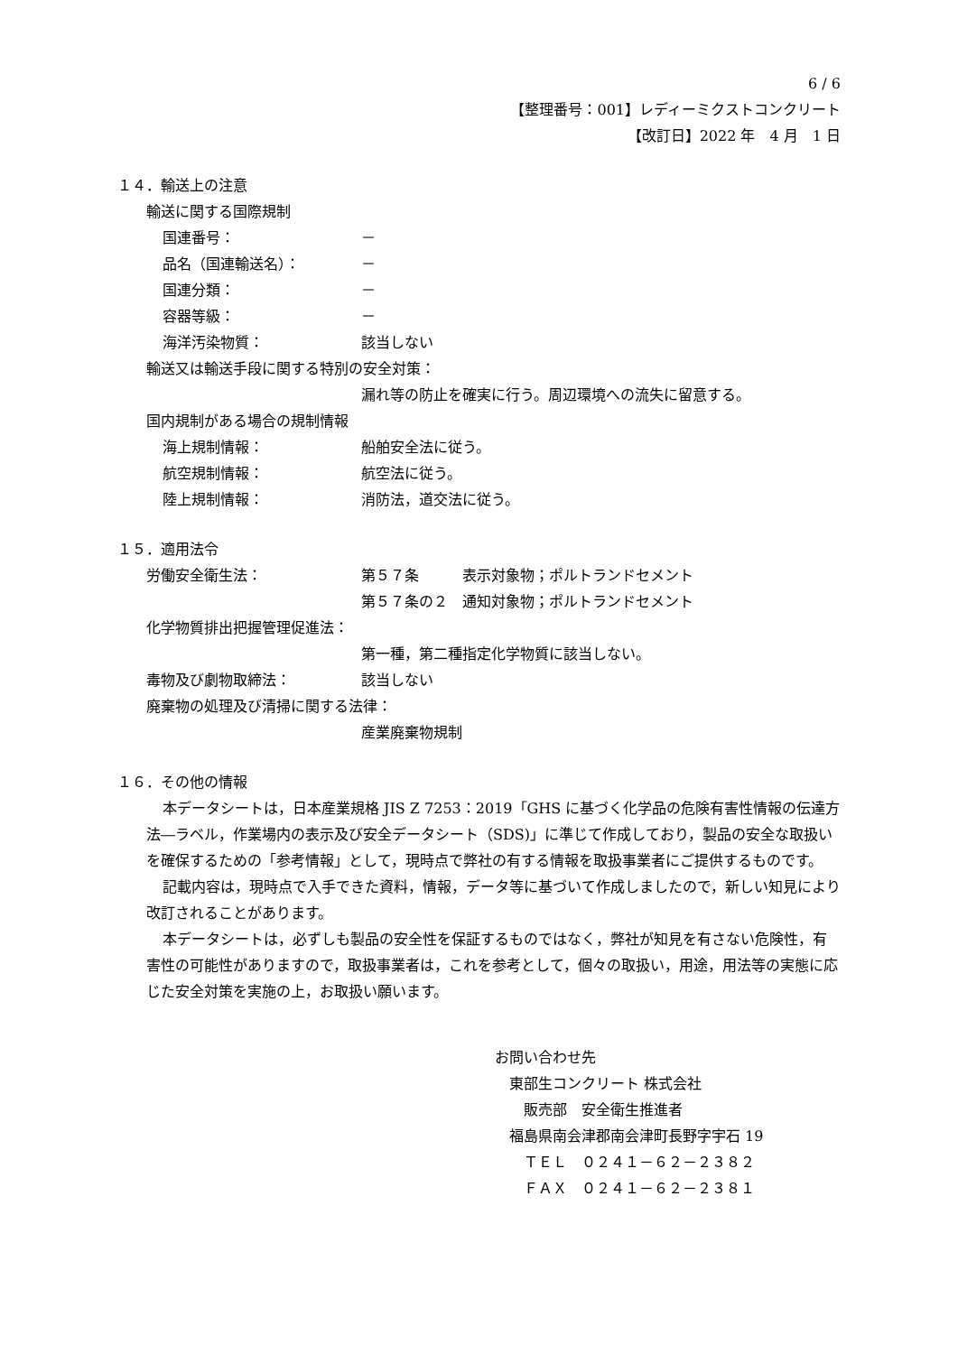6 / 6
【整理番号：001】レディーミクストコンクリート
【改訂日】2022 年　4 月　1 日
１４．輸送上の注意
輸送に関する国際規制
国連番号： －
品名（国連輸送名）： －
国連分類： －
容器等級： －
海洋汚染物質： 該当しない
輸送又は輸送手段に関する特別の安全対策：
漏れ等の防止を確実に行う。周辺環境への流失に留意する。
国内規制がある場合の規制情報
海上規制情報： 船舶安全法に従う。
航空規制情報： 航空法に従う。
陸上規制情報： 消防法，道交法に従う。
１５．適用法令
労働安全衛生法： 第５７条　　　表示対象物；ポルトランドセメント
第５７条の２　通知対象物；ポルトランドセメント
化学物質排出把握管理促進法：
第一種，第二種指定化学物質に該当しない。
毒物及び劇物取締法： 該当しない
廃棄物の処理及び清掃に関する法律：
産業廃棄物規制
１６．その他の情報
本データシートは，日本産業規格 JIS Z 7253：2019「GHS に基づく化学品の危険有害性情報の伝達方法―ラベル，作業場内の表示及び安全データシート（SDS)」に準じて作成しており，製品の安全な取扱いを確保するための「参考情報」として，現時点で弊社の有する情報を取扱事業者にご提供するものです。
記載内容は，現時点で入手できた資料，情報，データ等に基づいて作成しましたので，新しい知見により改訂されることがあります。
本データシートは，必ずしも製品の安全性を保証するものではなく，弊社が知見を有さない危険性，有害性の可能性がありますので，取扱事業者は，これを参考として，個々の取扱い，用途，用法等の実態に応じた安全対策を実施の上，お取扱い願います。
お問い合わせ先
　東部生コンクリート 株式会社
　　販売部　安全衛生推進者
　福島県南会津郡南会津町長野字宇石 19
　　ＴＥＬ　０２４１－６２－２３８２
　　ＦＡＸ　０２４１－６２－２３８１